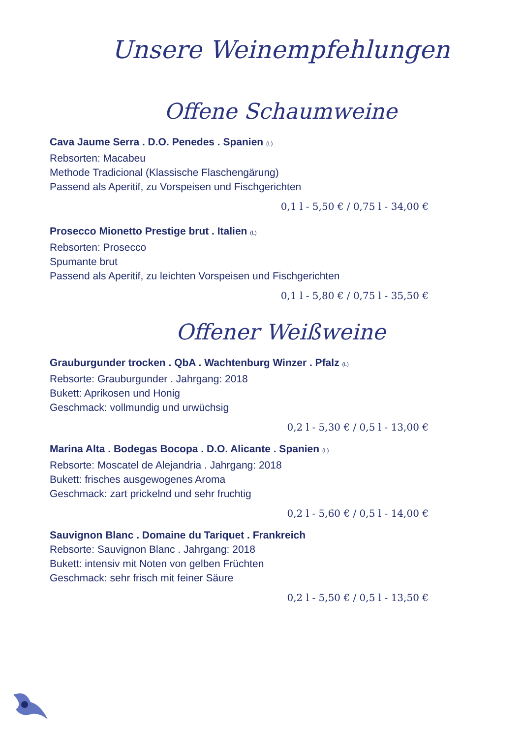Unsere Weinempfehlungen
Offene Schaumweine
Cava Jaume Serra . D.O. Penedes . Spanien (L)
Rebsorten: Macabeu
Methode Tradicional (Klassische Flaschengärung)
Passend als Aperitif, zu Vorspeisen und Fischgerichten
0,1 l - 5,50 € / 0,75 l - 34,00 €
Prosecco Mionetto Prestige brut . Italien (L)
Rebsorten: Prosecco
Spumante brut
Passend als Aperitif, zu leichten Vorspeisen und Fischgerichten
0,1 l - 5,80 € / 0,75 l - 35,50 €
Offener Weißweine
Grauburgunder trocken . QbA . Wachtenburg Winzer . Pfalz (L)
Rebsorte: Grauburgunder . Jahrgang: 2018
Bukett: Aprikosen und Honig
Geschmack: vollmundig und urwüchsig
0,2 l - 5,30 € / 0,5 l - 13,00 €
Marina Alta . Bodegas Bocopa . D.O. Alicante . Spanien (L)
Rebsorte: Moscatel de Alejandria . Jahrgang: 2018
Bukett: frisches ausgewogenes Aroma
Geschmack: zart prickelnd und sehr fruchtig
0,2 l - 5,60 € / 0,5 l - 14,00 €
Sauvignon Blanc . Domaine du Tariquet . Frankreich
Rebsorte: Sauvignon Blanc . Jahrgang: 2018
Bukett: intensiv mit Noten von gelben Früchten
Geschmack: sehr frisch mit feiner Säure
0,2 l - 5,50 € / 0,5 l - 13,50 €